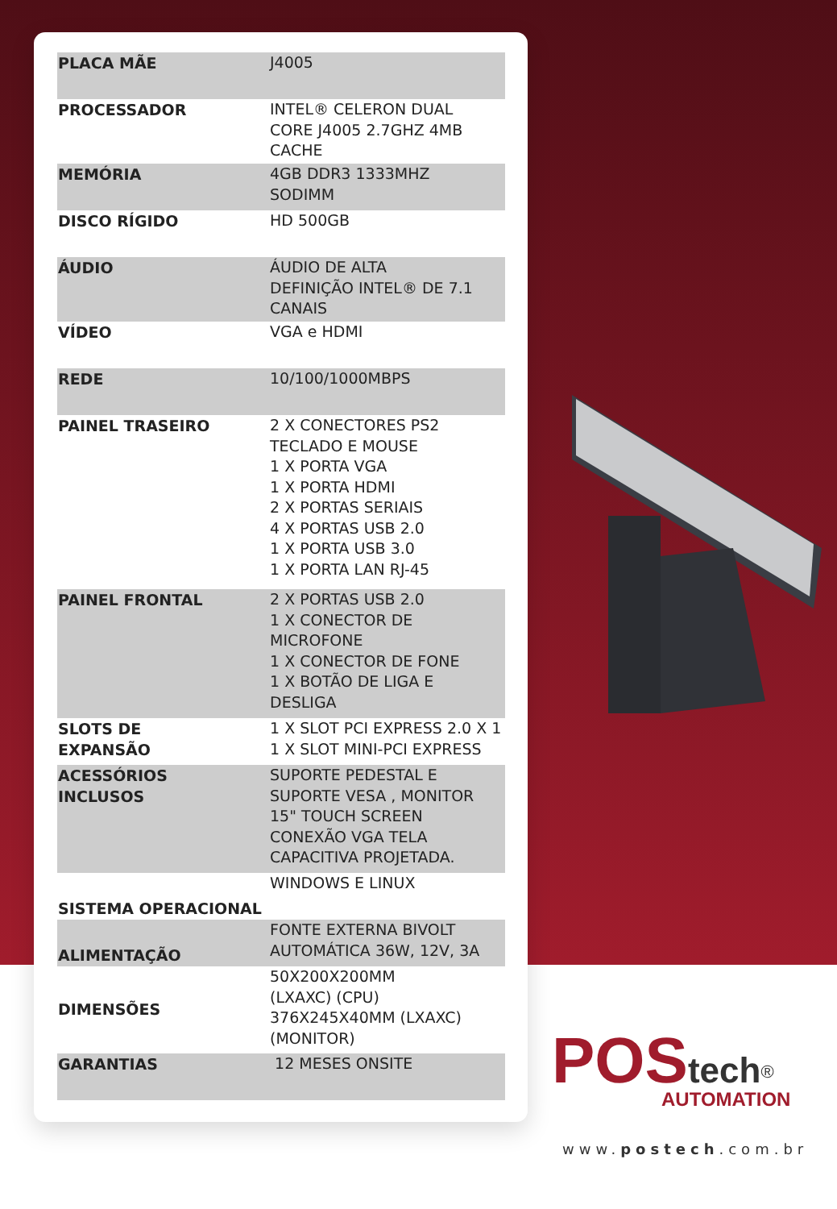| PLACA MÃE | J4005 |
| PROCESSADOR | INTEL® CELERON DUAL CORE J4005 2.7GHZ 4MB CACHE |
| MEMÓRIA | 4GB DDR3 1333MHZ SODIMM |
| DISCO RÍGIDO | HD 500GB |
| ÁUDIO | ÁUDIO DE ALTA DEFINIÇÃO INTEL® DE 7.1 CANAIS |
| VÍDEO | VGA e HDMI |
| REDE | 10/100/1000MBPS |
| PAINEL TRASEIRO | 2 X CONECTORES PS2 TECLADO E MOUSE 1 X PORTA VGA 1 X PORTA HDMI 2 X PORTAS SERIAIS 4 X PORTAS USB 2.0 1 X PORTA USB 3.0 1 X PORTA LAN RJ-45 |
| PAINEL FRONTAL | 2 X PORTAS USB 2.0 1 X CONECTOR DE MICROFONE 1 X CONECTOR DE FONE 1 X BOTÃO DE LIGA E DESLIGA |
| SLOTS DE EXPANSÃO | 1 X SLOT PCI EXPRESS 2.0 X 1 1 X SLOT MINI-PCI EXPRESS |
| ACESSÓRIOS INCLUSOS | SUPORTE PEDESTAL E SUPORTE VESA , MONITOR 15" TOUCH SCREEN CONEXÃO VGA TELA CAPACITIVA PROJETADA. |
| SISTEMA OPERACIONAL | WINDOWS E LINUX |
| ALIMENTAÇÃO | FONTE EXTERNA BIVOLT AUTOMÁTICA 36W, 12V, 3A |
| DIMENSÕES | 50X200X200MM (LXAXC) (CPU) 376X245X40MM (LXAXC) (MONITOR) |
| GARANTIAS | 12 MESES ONSITE |
POS tech<sup>®</sup>
AUTOMATION
www.postech.com.br